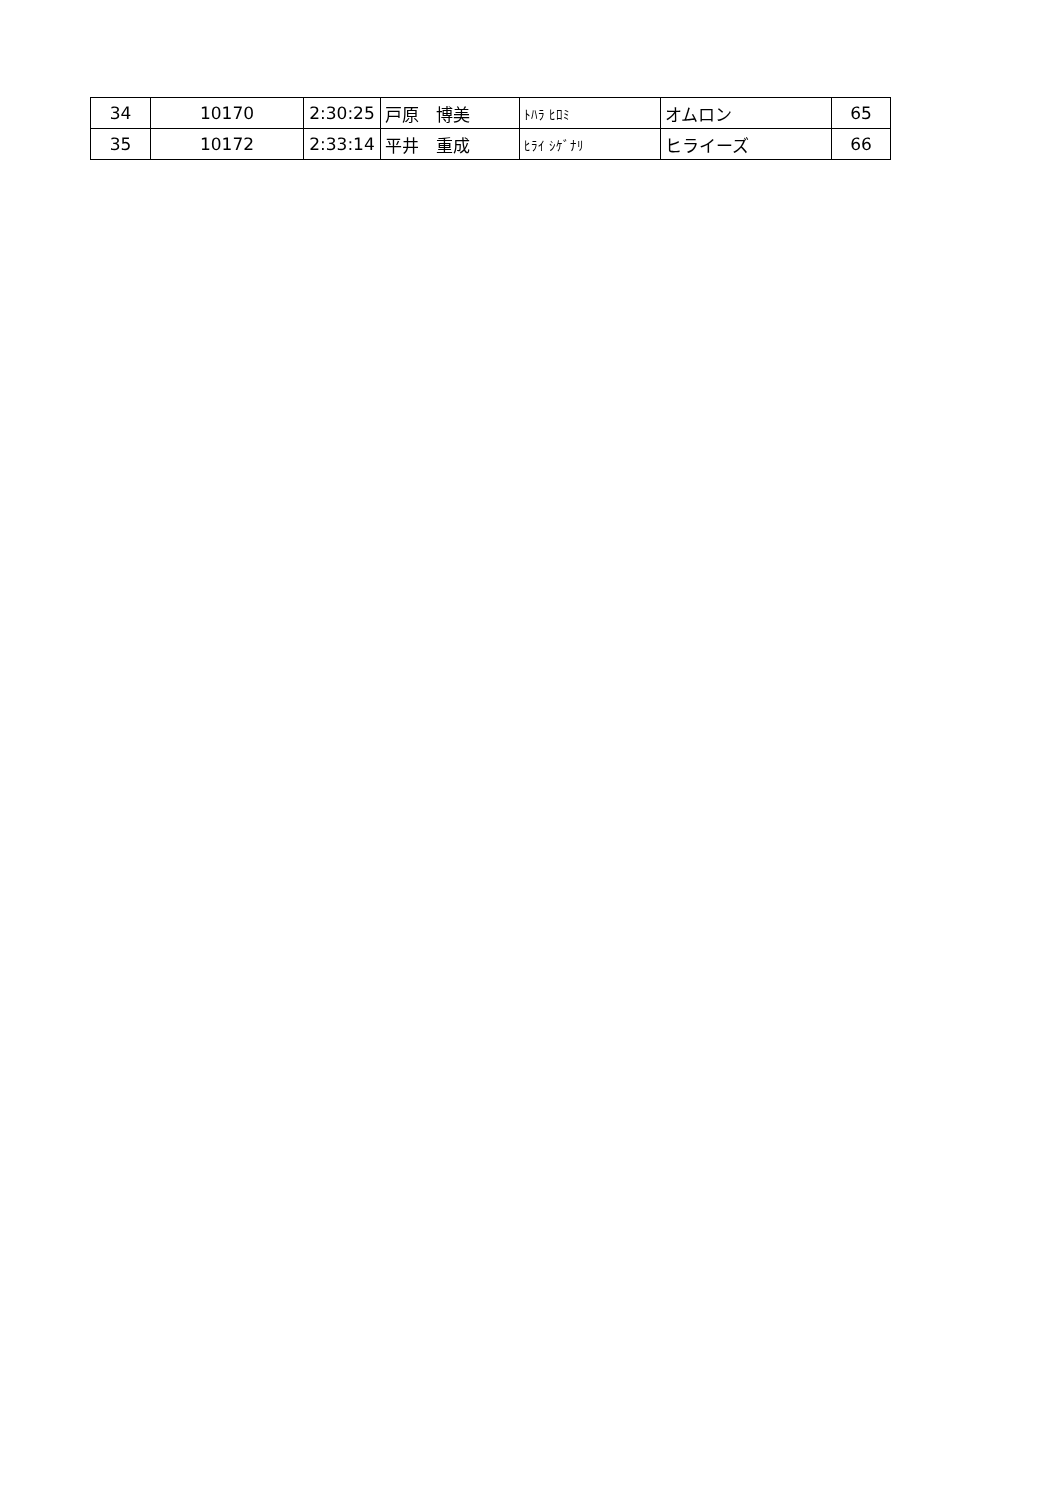| 34 | 10170 | 2:30:25 | 戸原 博美 | ﾄﾊﾗ ﾋﾛﾐ | オムロン | 65 |
| 35 | 10172 | 2:33:14 | 平井 重成 | ﾋﾗｲ ｼｹﾞﾅﾘ | ヒライーズ | 66 |